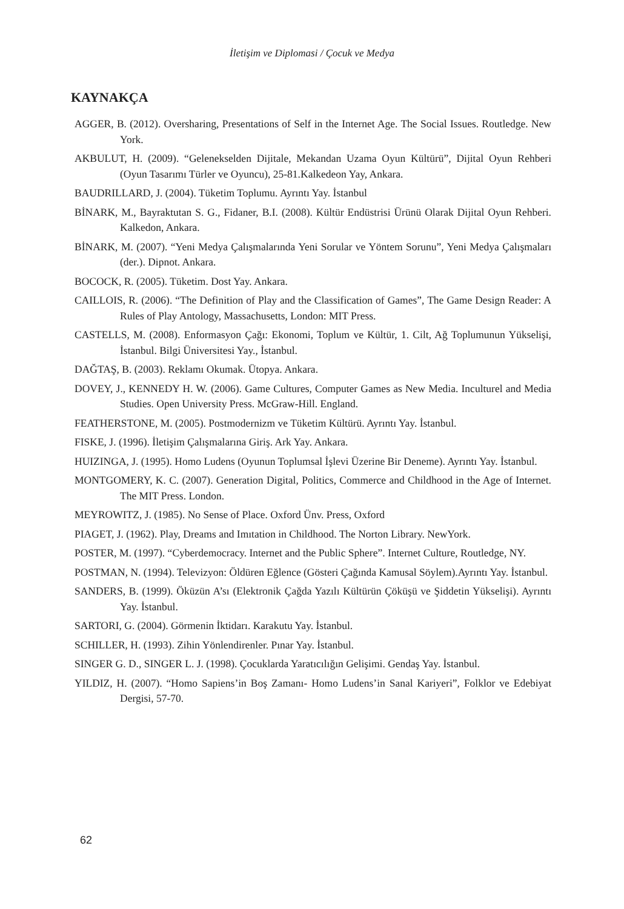İletişim ve Diplomasi / Çocuk ve Medya
KAYNAKÇA
AGGER, B. (2012). Oversharing, Presentations of Self in the Internet Age. The Social Issues. Routledge. New York.
AKBULUT, H. (2009). “Gelenekselden Dijitale, Mekandan Uzama Oyun Kültürü”, Dijital Oyun Rehberi (Oyun Tasarımı Türler ve Oyuncu), 25-81.Kalkedeon Yay, Ankara.
BAUDRILLARD, J. (2004). Tüketim Toplumu. Ayrıntı Yay. İstanbul
BİNARK, M., Bayraktutan S. G., Fidaner, B.I. (2008). Kültür Endüstrisi Ürünü Olarak Dijital Oyun Rehberi. Kalkedon, Ankara.
BİNARK, M. (2007). “Yeni Medya Çalışmalarında Yeni Sorular ve Yöntem Sorunu”, Yeni Medya Çalışmaları (der.). Dipnot. Ankara.
BOCOCK, R. (2005). Tüketim. Dost Yay. Ankara.
CAILLOIS, R. (2006). “The Definition of Play and the Classification of Games”, The Game Design Reader: A Rules of Play Antology, Massachusetts, London: MIT Press.
CASTELLS, M. (2008). Enformasyon Çağı: Ekonomi, Toplum ve Kültür, 1. Cilt, Ağ Toplumunun Yükselişi, İstanbul. Bilgi Üniversitesi Yay., İstanbul.
DAĞTAŞ, B. (2003). Reklamı Okumak. Ütopya. Ankara.
DOVEY, J., KENNEDY H. W. (2006). Game Cultures, Computer Games as New Media. Inculturel and Media Studies. Open University Press. McGraw-Hill. England.
FEATHERSTONE, M. (2005). Postmodernizm ve Tüketim Kültürü. Ayrıntı Yay. İstanbul.
FISKE, J. (1996). İletişim Çalışmalarına Giriş. Ark Yay. Ankara.
HUIZINGA, J. (1995). Homo Ludens (Oyunun Toplumsal İşlevi Üzerine Bir Deneme). Ayrıntı Yay. İstanbul.
MONTGOMERY, K. C. (2007). Generation Digital, Politics, Commerce and Childhood in the Age of Internet. The MIT Press. London.
MEYROWITZ, J. (1985). No Sense of Place. Oxford Ünv. Press, Oxford
PIAGET, J. (1962). Play, Dreams and Imıtation in Childhood. The Norton Library. NewYork.
POSTER, M. (1997). “Cyberdemocracy. Internet and the Public Sphere”. Internet Culture, Routledge, NY.
POSTMAN, N. (1994). Televizyon: Öldüren Eğlence (Gösteri Çağında Kamusal Söylem).Ayrıntı Yay. İstanbul.
SANDERS, B. (1999). Öküzün A’sı (Elektronik Çağda Yazılı Kültürün Çöküşü ve Şiddetin Yükselişi). Ayrıntı Yay. İstanbul.
SARTORI, G. (2004). Görmenin İktidarı. Karakutu Yay. İstanbul.
SCHILLER, H. (1993). Zihin Yönlendirenler. Pınar Yay. İstanbul.
SINGER G. D., SINGER L. J. (1998). Çocuklarda Yaratıcılığın Gelişimi. Gendaş Yay. İstanbul.
YILDIZ, H. (2007). “Homo Sapiens’in Boş Zamanı- Homo Ludens’in Sanal Kariyeri”, Folklor ve Edebiyat Dergisi, 57-70.
62